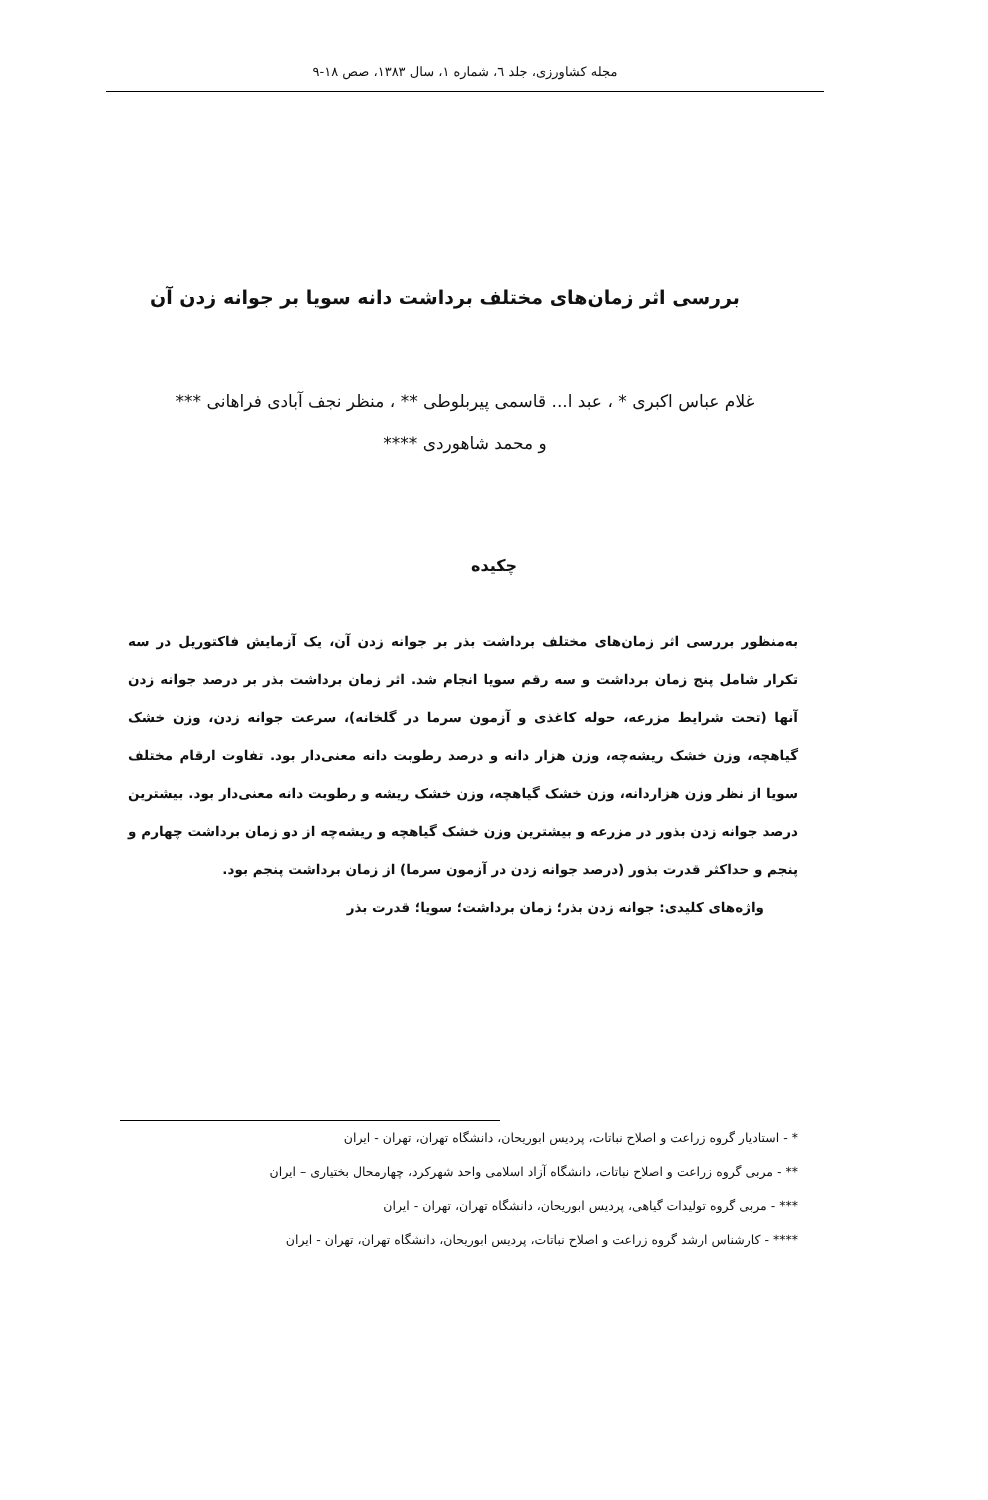مجله کشاورزی، جلد ٦، شماره ١، سال ١٣٨٣، صص ١٨-٩
بررسی اثر زمان‌های مختلف برداشت دانه سویا بر جوانه زدن آن
غلام عباس اکبری * ، عبد ا... قاسمی پیربلوطی ** ، منظر نجف آبادی فراهانی ***
و محمد شاهوردی ****
چکیده
به‌منظور بررسی اثر زمان‌های مختلف برداشت بذر بر جوانه زدن آن، یک آزمایش فاکتوریل در سه تکرار شامل پنج زمان برداشت و سه رقم سویا انجام شد. اثر زمان برداشت بذر بر درصد جوانه زدن آنها (تحت شرایط مزرعه، حوله کاغذی و آزمون سرما در گلخانه)، سرعت جوانه زدن، وزن خشک گیاهچه، وزن خشک ریشه‌چه، وزن هزار دانه و درصد رطوبت دانه معنی‌دار بود. تفاوت ارقام مختلف سویا از نظر وزن هزاردانه، وزن خشک گیاهچه، وزن خشک ریشه و رطوبت دانه معنی‌دار بود. بیشترین درصد جوانه زدن بذور در مزرعه و بیشترین وزن خشک گیاهچه و ریشه‌چه از دو زمان برداشت چهارم و پنجم و حداکثر قدرت بذور (درصد جوانه زدن در آزمون سرما) از زمان برداشت پنجم بود.
واژه‌های کلیدی: جوانه زدن بذر؛ زمان برداشت؛ سویا؛ قدرت بذر
* - استادیار گروه زراعت و اصلاح نباتات، پردیس ابوریحان، دانشگاه تهران، تهران - ایران
** - مربی گروه زراعت و اصلاح نباتات، دانشگاه آزاد اسلامی واحد شهرکرد، چهارمحال بختیاری – ایران
*** - مربی گروه تولیدات گیاهی، پردیس ابوریحان، دانشگاه تهران، تهران - ایران
**** - کارشناس ارشد گروه زراعت و اصلاح نباتات، پردیس ابوریحان، دانشگاه تهران، تهران - ایران